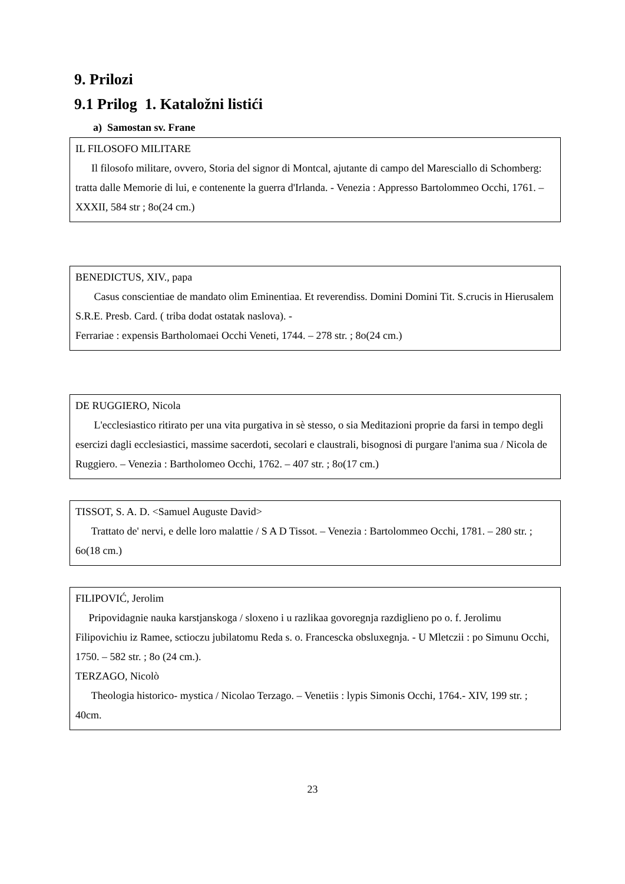9. Prilozi
9.1 Prilog 1. Kataložni listići
a) Samostan sv. Frane
IL FILOSOFO MILITARE
Il filosofo militare, ovvero, Storia del signor di Montcal, ajutante di campo del Maresciallo di Schomberg: tratta dalle Memorie di lui, e contenente la guerra d'Irlanda. - Venezia : Appresso Bartolommeo Occhi, 1761. – XXXII, 584 str ; 8o(24 cm.)
BENEDICTUS, XIV., papa
Casus conscientiae de mandato olim Eminentiaa. Et reverendiss. Domini Domini Tit. S.crucis in Hierusalem S.R.E. Presb. Card. ( triba dodat ostatak naslova). -
Ferrariae : expensis Bartholomaei Occhi Veneti, 1744. – 278 str. ; 8o(24 cm.)
DE RUGGIERO, Nicola
L'ecclesiastico ritirato per una vita purgativa in sè stesso, o sia Meditazioni proprie da farsi in tempo degli esercizi dagli ecclesiastici, massime sacerdoti, secolari e claustrali, bisognosi di purgare l'anima sua / Nicola de Ruggiero. – Venezia : Bartholomeo Occhi, 1762. – 407 str. ; 8o(17 cm.)
TISSOT, S. A. D. <Samuel Auguste David>
Trattato de' nervi, e delle loro malattie / S A D Tissot. – Venezia : Bartolommeo Occhi, 1781. – 280 str. ; 6o(18 cm.)
FILIPOVIĆ, Jerolim
Pripovidagnie nauka karstjanskoga / sloxeno i u razlikaa govoregnja razdiglieno po o. f. Jerolimu Filipovichiu iz Ramee, sctioczu jubilatomu Reda s. o. Francescka obsluxegnja. - U Mletczii : po Simunu Occhi, 1750. – 582 str. ; 8o (24 cm.).
TERZAGO, Nicolò
Theologia historico- mystica / Nicolao Terzago. – Venetiis : lypis Simonis Occhi, 1764.- XIV, 199 str. ; 40cm.
23